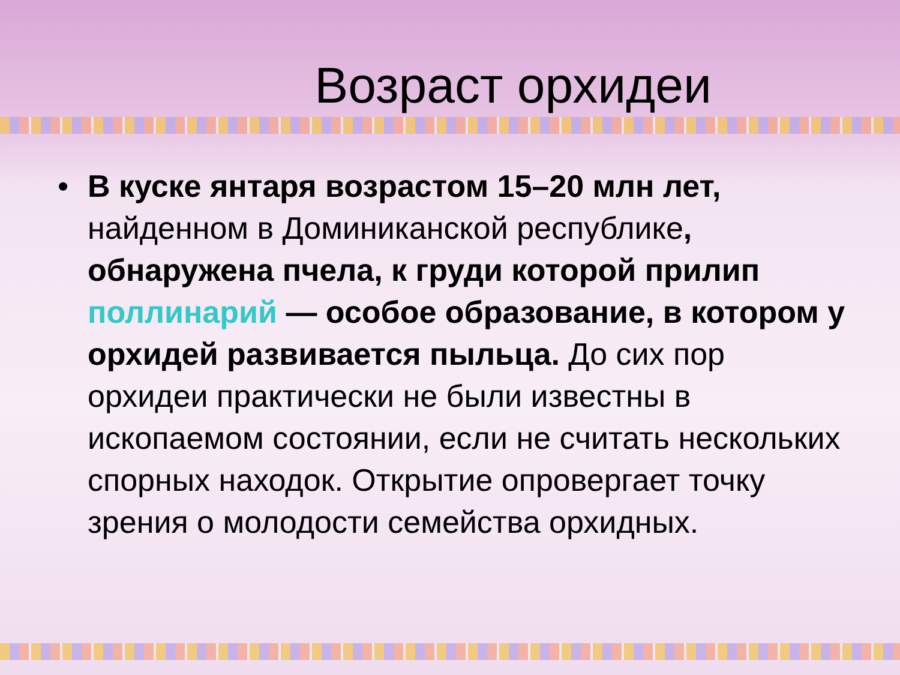Возраст орхидеи
• В куске янтаря возрастом 15–20 млн лет, найденном в Доминиканской республике, обнаружена пчела, к груди которой прилип поллинарий — особое образование, в котором у орхидей развивается пыльца. До сих пор орхидеи практически не были известны в ископаемом состоянии, если не считать нескольких спорных находок. Открытие опровергает точку зрения о молодости семейства орхидных.